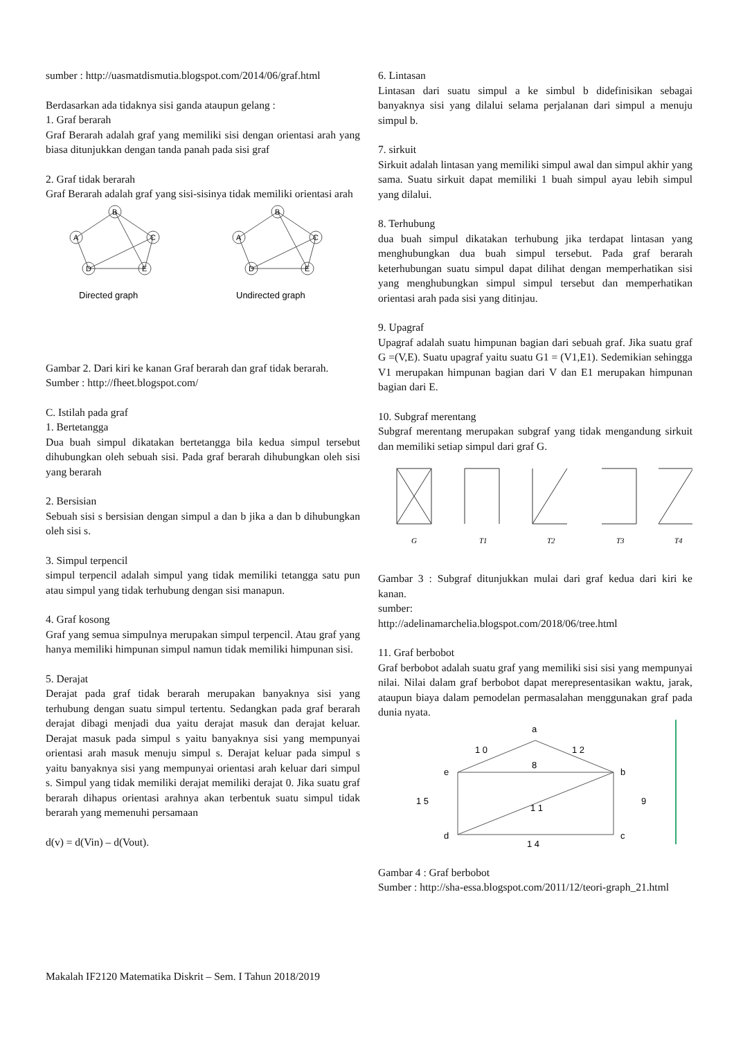sumber : http://uasmatdismutia.blogspot.com/2014/06/graf.html
Berdasarkan ada tidaknya sisi ganda ataupun gelang :
1. Graf berarah
Graf Berarah adalah graf yang memiliki sisi dengan orientasi arah yang biasa ditunjukkan dengan tanda panah pada sisi graf
2. Graf tidak berarah
Graf Berarah adalah graf yang sisi-sisinya tidak memiliki orientasi arah
B
A
C
D
E
B
A
C
D
E
Directed graph
Undirected graph
Gambar 2. Dari kiri ke kanan Graf berarah dan graf tidak berarah.
Sumber : http://fheet.blogspot.com/
C. Istilah pada graf
1. Bertetangga
Dua buah simpul dikatakan bertetangga bila kedua simpul tersebut dihubungkan oleh sebuah sisi. Pada graf berarah dihubungkan oleh sisi yang berarah
2. Bersisian
Sebuah sisi s bersisian dengan simpul a dan b jika a dan b dihubungkan oleh sisi s.
3. Simpul terpencil
simpul terpencil adalah simpul yang tidak memiliki tetangga satu pun atau simpul yang tidak terhubung dengan sisi manapun.
4. Graf kosong
Graf yang semua simpulnya merupakan simpul terpencil. Atau graf yang hanya memiliki himpunan simpul namun tidak memiliki himpunan sisi.
5. Derajat
Derajat pada graf tidak berarah merupakan banyaknya sisi yang terhubung dengan suatu simpul tertentu. Sedangkan pada graf berarah derajat dibagi menjadi dua yaitu derajat masuk dan derajat keluar. Derajat masuk pada simpul s yaitu banyaknya sisi yang mempunyai orientasi arah masuk menuju simpul s. Derajat keluar pada simpul s yaitu banyaknya sisi yang mempunyai orientasi arah keluar dari simpul s. Simpul yang tidak memiliki derajat memiliki derajat 0. Jika suatu graf berarah dihapus orientasi arahnya akan terbentuk suatu simpul tidak berarah yang memenuhi persamaan
d(v) = d(Vin) – d(Vout).
6. Lintasan
Lintasan dari suatu simpul a ke simbul b didefinisikan sebagai banyaknya sisi yang dilalui selama perjalanan dari simpul a menuju simpul b.
7. sirkuit
Sirkuit adalah lintasan yang memiliki simpul awal dan simpul akhir yang sama. Suatu sirkuit dapat memiliki 1 buah simpul ayau lebih simpul yang dilalui.
8. Terhubung
dua buah simpul dikatakan terhubung jika terdapat lintasan yang menghubungkan dua buah simpul tersebut. Pada graf berarah keterhubungan suatu simpul dapat dilihat dengan memperhatikan sisi yang menghubungkan simpul simpul tersebut dan memperhatikan orientasi arah pada sisi yang ditinjau.
9. Upagraf
Upagraf adalah suatu himpunan bagian dari sebuah graf. Jika suatu graf G =(V,E). Suatu upagraf yaitu suatu G1 = (V1,E1). Sedemikian sehingga V1 merupakan himpunan bagian dari V dan E1 merupakan himpunan bagian dari E.
10. Subgraf merentang
Subgraf merentang merupakan subgraf yang tidak mengandung sirkuit dan memiliki setiap simpul dari graf G.
G
T1
T2
T3
T4
Gambar 3 : Subgraf ditunjukkan mulai dari graf kedua dari kiri ke kanan.
sumber:
http://adelinamarchelia.blogspot.com/2018/06/tree.html
11. Graf berbobot
Graf berbobot adalah suatu graf yang memiliki sisi sisi yang mempunyai nilai. Nilai dalam graf berbobot dapat merepresentasikan waktu, jarak, ataupun biaya dalam pemodelan permasalahan menggunakan graf pada dunia nyata.
a
b
c
d
e
1 0
1 2
8
1 5
9
1 1
1 4
Gambar 4 : Graf berbobot
Sumber : http://sha-essa.blogspot.com/2011/12/teori-graph_21.html
Makalah IF2120 Matematika Diskrit – Sem. I Tahun 2018/2019